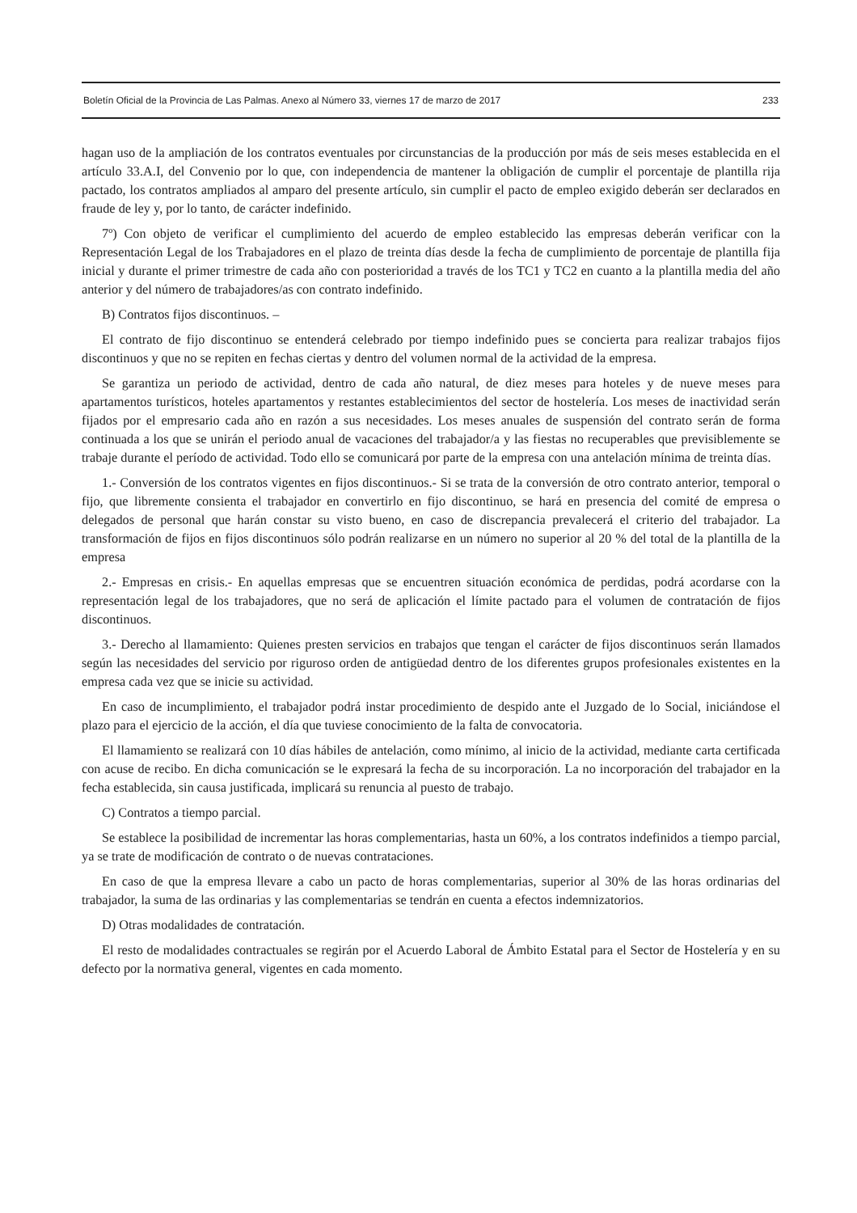Boletín Oficial de la Provincia de Las Palmas. Anexo al Número 33, viernes 17 de marzo de 2017 233
hagan uso de la ampliación de los contratos eventuales por circunstancias de la producción por más de seis meses establecida en el artículo 33.A.I, del Convenio por lo que, con independencia de mantener la obligación de cumplir el porcentaje de plantilla rija pactado, los contratos ampliados al amparo del presente artículo, sin cumplir el pacto de empleo exigido deberán ser declarados en fraude de ley y, por lo tanto, de carácter indefinido.
7º) Con objeto de verificar el cumplimiento del acuerdo de empleo establecido las empresas deberán verificar con la Representación Legal de los Trabajadores en el plazo de treinta días desde la fecha de cumplimiento de porcentaje de plantilla fija inicial y durante el primer trimestre de cada año con posterioridad a través de los TC1 y TC2 en cuanto a la plantilla media del año anterior y del número de trabajadores/as con contrato indefinido.
B) Contratos fijos discontinuos. –
El contrato de fijo discontinuo se entenderá celebrado por tiempo indefinido pues se concierta para realizar trabajos fijos discontinuos y que no se repiten en fechas ciertas y dentro del volumen normal de la actividad de la empresa.
Se garantiza un periodo de actividad, dentro de cada año natural, de diez meses para hoteles y de nueve meses para apartamentos turísticos, hoteles apartamentos y restantes establecimientos del sector de hostelería. Los meses de inactividad serán fijados por el empresario cada año en razón a sus necesidades. Los meses anuales de suspensión del contrato serán de forma continuada a los que se unirán el periodo anual de vacaciones del trabajador/a y las fiestas no recuperables que previsiblemente se trabaje durante el período de actividad. Todo ello se comunicará por parte de la empresa con una antelación mínima de treinta días.
1.- Conversión de los contratos vigentes en fijos discontinuos.- Si se trata de la conversión de otro contrato anterior, temporal o fijo, que libremente consienta el trabajador en convertirlo en fijo discontinuo, se hará en presencia del comité de empresa o delegados de personal que harán constar su visto bueno, en caso de discrepancia prevalecerá el criterio del trabajador. La transformación de fijos en fijos discontinuos sólo podrán realizarse en un número no superior al 20 % del total de la plantilla de la empresa
2.- Empresas en crisis.- En aquellas empresas que se encuentren situación económica de perdidas, podrá acordarse con la representación legal de los trabajadores, que no será de aplicación el límite pactado para el volumen de contratación de fijos discontinuos.
3.- Derecho al llamamiento: Quienes presten servicios en trabajos que tengan el carácter de fijos discontinuos serán llamados según las necesidades del servicio por riguroso orden de antigüedad dentro de los diferentes grupos profesionales existentes en la empresa cada vez que se inicie su actividad.
En caso de incumplimiento, el trabajador podrá instar procedimiento de despido ante el Juzgado de lo Social, iniciándose el plazo para el ejercicio de la acción, el día que tuviese conocimiento de la falta de convocatoria.
El llamamiento se realizará con 10 días hábiles de antelación, como mínimo, al inicio de la actividad, mediante carta certificada con acuse de recibo. En dicha comunicación se le expresará la fecha de su incorporación. La no incorporación del trabajador en la fecha establecida, sin causa justificada, implicará su renuncia al puesto de trabajo.
C) Contratos a tiempo parcial.
Se establece la posibilidad de incrementar las horas complementarias, hasta un 60%, a los contratos indefinidos a tiempo parcial, ya se trate de modificación de contrato o de nuevas contrataciones.
En caso de que la empresa llevare a cabo un pacto de horas complementarias, superior al 30% de las horas ordinarias del trabajador, la suma de las ordinarias y las complementarias se tendrán en cuenta a efectos indemnizatorios.
D) Otras modalidades de contratación.
El resto de modalidades contractuales se regirán por el Acuerdo Laboral de Ámbito Estatal para el Sector de Hostelería y en su defecto por la normativa general, vigentes en cada momento.